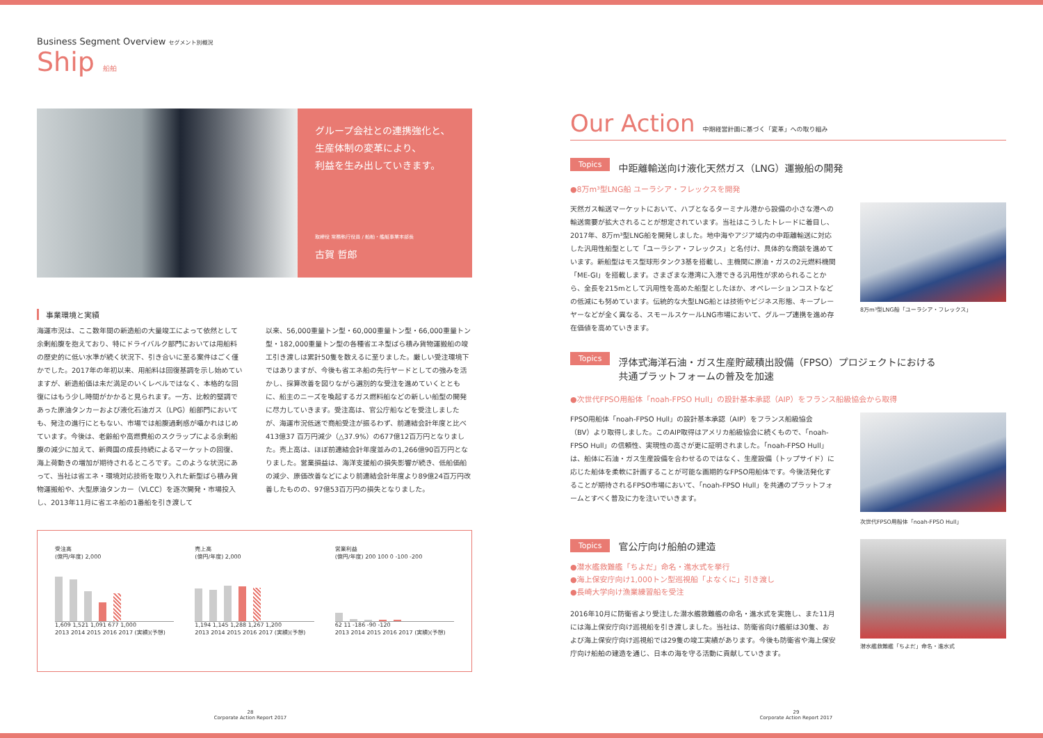Business Segment Overview セグメント別概況
Ship 船舶
グループ会社との連携強化と、
生産体制の変革により、
利益を生み出していきます。
取締役 常務執行役員 / 船舶・艦艇事業本部長
古賀 哲郎
事業環境と実績
海運市況は、ここ数年間の新造船の大量竣工によって依然として余剰船腹を抱えており、特にドライバルク部門においては用船料の歴史的に低い水準が続く状況下、引き合いに至る案件はごく僅かでした。2017年の年初以来、用船料は回復基調を示し始めていますが、新造船価は未だ満足のいくレベルではなく、本格的な回復にはもう少し時間がかかると見られます。一方、比較的堅調であった原油タンカーおよび液化石油ガス（LPG）船部門においても、発注の進行にともない、市場では船腹過剰感が囁かれはじめています。今後は、老齢船や高燃費船のスクラップによる余剰船腹の減少に加えて、新興国の成長持続によるマーケットの回復、海上荷動きの増加が期待されるところです。このような状況にあって、当社は省エネ・環境対応技術を取り入れた新型ばら積み貨物運搬船や、大型原油タンカー（VLCC）を逐次開発・市場投入し、2013年11月に省エネ船の1番船を引き渡して
以来、56,000重量トン型・60,000重量トン型・66,000重量トン型・182,000重量トン型の各種省エネ型ばら積み貨物運搬船の竣工引き渡しは累計50隻を数えるに至りました。厳しい受注環境下ではありますが、今後も省エネ船の先行ヤードとしての強みを活かし、採算改善を図りながら選別的な受注を進めていくとともに、船主のニーズを喚起するガス燃料船などの新しい船型の開発に尽力していきます。受注高は、官公庁船などを受注しましたが、海運市況低迷で商船受注が振るわず、前連結会計年度と比べ413億37 百万円減少（△37.9%）の677億12百万円となりました。売上高は、ほぼ前連結会計年度並みの1,266億90百万円となりました。営業損益は、海洋支援船の損失影響が続き、低船価船の減少、原価改善などにより前連結会計年度より89億24百万円改善したものの、97億53百万円の損失となりました。
受注高
(億円/年度) 2,000
1,609 1,521 1,091 677 1,000
2013 2014 2015 2016 2017 (実績)(予想)
売上高
(億円/年度) 2,000
1,194 1,145 1,288 1,267 1,200
2013 2014 2015 2016 2017 (実績)(予想)
営業利益
(億円/年度) 200 100 0 -100 -200
62 11 -186 -90 -120
2013 2014 2015 2016 2017 (実績)(予想)
Our Action 中期経営計画に基づく「変革」への取り組み
Topics 中距離輸送向け液化天然ガス（LNG）運搬船の開発
●8万m³型LNG船 ユーラシア・フレックスを開発
天然ガス輸送マーケットにおいて、ハブとなるターミナル港から設備の小さな港への輸送需要が拡大されることが想定されています。当社はこうしたトレードに着目し、2017年、8万m³型LNG船を開発しました。地中海やアジア域内の中距離輸送に対応した汎用性船型として「ユーラシア・フレックス」と名付け、具体的な商談を進めています。新船型はモス型球形タンク3基を搭載し、主機関に原油・ガスの2元燃料機関「ME-GI」を搭載します。さまざまな港湾に入港できる汎用性が求められることから、全長を215mとして汎用性を高めた船型としたほか、オペレーションコストなどの低減にも努めています。伝統的な大型LNG船とは技術やビジネス形態、キープレーヤーなどが全く異なる、スモールスケールLNG市場において、グループ連携を進め存在価値を高めていきます。
8万m³型LNG船「ユーラシア・フレックス」
Topics 浮体式海洋石油・ガス生産貯蔵積出設備（FPSO）プロジェクトにおける
共通プラットフォームの普及を加速
●次世代FPSO用船体「noah-FPSO Hull」の設計基本承認（AIP）をフランス船級協会から取得
FPSO用船体「noah-FPSO Hull」の設計基本承認（AIP）をフランス船級協会（BV）より取得しました。このAIP取得はアメリカ船級協会に続くもので、「noah-FPSO Hull」の信頼性、実現性の高さが更に証明されました。「noah-FPSO Hull」は、船体に石油・ガス生産設備を合わせるのではなく、生産設備（トップサイド）に応じた船体を柔軟に計画することが可能な画期的なFPSO用船体です。今後活発化することが期待されるFPSO市場において、「noah-FPSO Hull」を共通のプラットフォームとすべく普及に力を注いでいきます。
次世代FPSO用船体「noah-FPSO Hull」
Topics 官公庁向け船舶の建造
●潜水艦救難艦「ちよだ」命名・進水式を挙行
●海上保安庁向け1,000トン型巡視船「よなくに」引き渡し
●長崎大学向け漁業練習船を受注
2016年10月に防衛省より受注した潜水艦救難艦の命名・進水式を実施し、また11月には海上保安庁向け巡視船を引き渡しました。当社は、防衛省向け艦艇は30隻、および海上保安庁向け巡視船では29隻の竣工実績があります。今後も防衛省や海上保安庁向け船舶の建造を通じ、日本の海を守る活動に貢献していきます。
潜水艦救難艦「ちよだ」命名・進水式
28
Corporate Action Report 2017
29
Corporate Action Report 2017